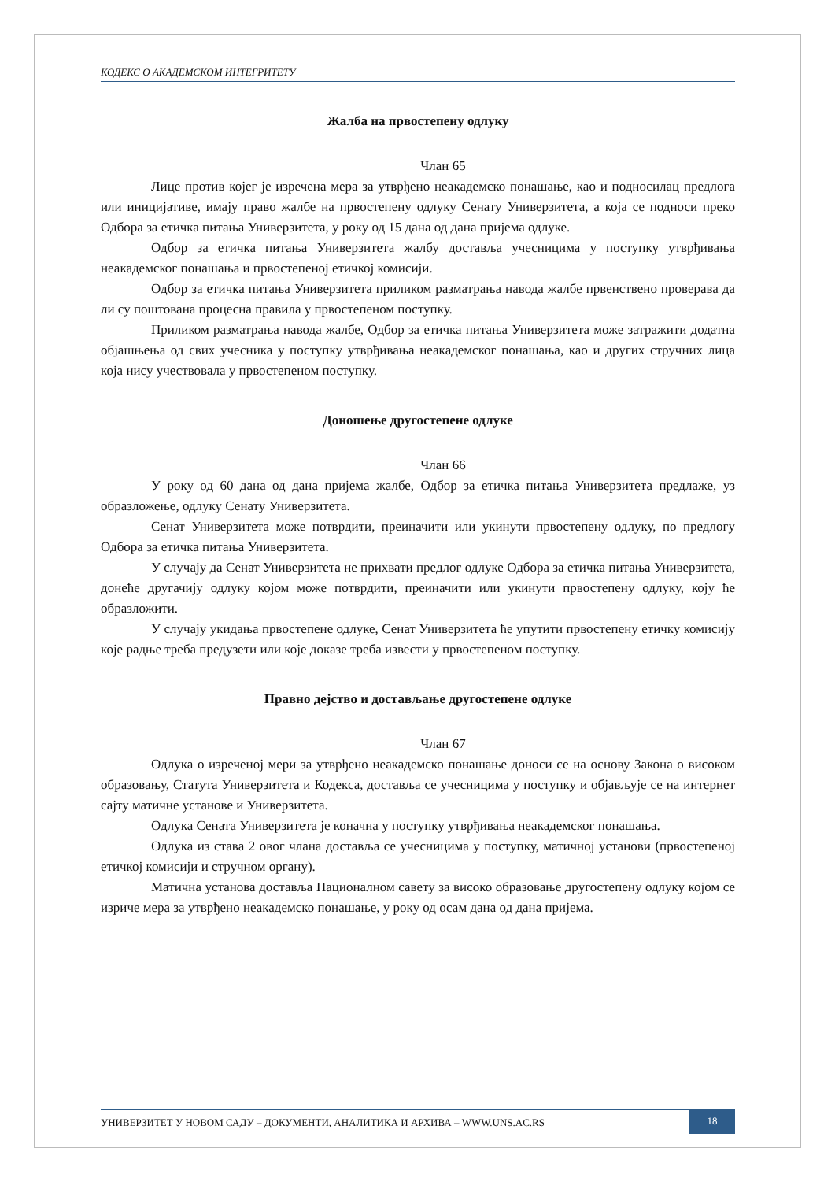КОДЕКС О АКАДЕМСКОМ ИНТЕГРИТЕТУ
Жалба на првостепену одлуку
Члан 65
Лице против којег је изречена мера за утврђено неакадемско понашање, као и подносилац предлога или иницијативе, имају право жалбе на првостепену одлуку Сенату Универзитета, а која се подноси преко Одбора за етичка питања Универзитета, у року од 15 дана од дана пријема одлуке.
Одбор за етичка питања Универзитета жалбу доставља учесницима у поступку утврђивања неакадемског понашања и првостепеној етичкој комисији.
Одбор за етичка питања Универзитета приликом разматрања навода жалбе првенствено проверава да ли су поштована процесна правила у првостепеном поступку.
Приликом разматрања навода жалбе, Одбор за етичка питања Универзитета може затражити додатна објашњења од свих учесника у поступку утврђивања неакадемског понашања, као и других стручних лица која нису учествовала у првостепеном поступку.
Доношење другостепене одлуке
Члан 66
У року од 60 дана од дана пријема жалбе, Одбор за етичка питања Универзитета предлаже, уз образложење, одлуку Сенату Универзитета.
Сенат Универзитета може потврдити, преиначити или укинути првостепену одлуку, по предлогу Одбора за етичка питања Универзитета.
У случају да Сенат Универзитета не прихвати предлог одлуке Одбора за етичка питања Универзитета, донеће другачију одлуку којом може потврдити, преиначити или укинути првостепену одлуку, коју ће образложити.
У случају укидања првостепене одлуке, Сенат Универзитета ће упутити првостепену етичку комисију које радње треба предузети или које доказе треба извести у првостепеном поступку.
Правно дејство и достављање другостепене одлуке
Члан 67
Одлука о изреченој мери за утврђено неакадемско понашање доноси се на основу Закона о високом образовању, Статута Универзитета и Кодекса, доставља се учесницима у поступку и објављује се на интернет сајту матичне установе и Универзитета.
Одлука Сената Универзитета је коначна у поступку утврђивања неакадемског понашања.
Одлука из става 2 овог члана доставља се учесницима у поступку, матичној установи (првостепеној етичкој комисији и стручном органу).
Матична установа доставља Националном савету за високо образовање другостепену одлуку којом се изриче мера за утврђено неакадемско понашање, у року од осам дана од дана пријема.
УНИВЕРЗИТЕТ У НОВОМ САДУ – ДОКУМЕНТИ, АНАЛИТИКА И АРХИВА – WWW.UNS.AC.RS
18